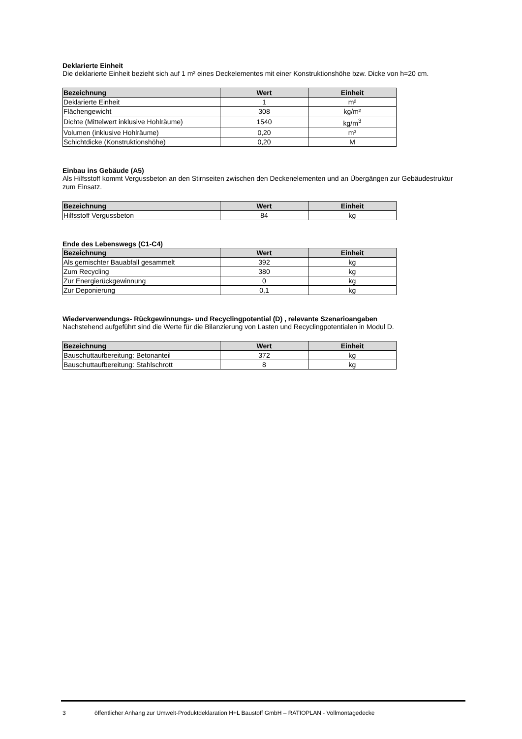Deklarierte Einheit
Die deklarierte Einheit bezieht sich auf 1 m² eines Deckelementes mit einer Konstruktionshöhe bzw. Dicke von h=20 cm.
| Bezeichnung | Wert | Einheit |
| --- | --- | --- |
| Deklarierte Einheit | 1 | m² |
| Flächengewicht | 308 | kg/m² |
| Dichte (Mittelwert inklusive Hohlräume) | 1540 | kg/m<sup>3</sup> |
| Volumen (inklusive Hohlräume) | 0,20 | m³ |
| Schichtdicke (Konstruktionshöhe) | 0,20 | M |
Einbau ins Gebäude (A5)
Als Hilfsstoff kommt Vergussbeton an den Stirnseiten zwischen den Deckenelementen und an Übergängen zur Gebäudestruktur zum Einsatz.
| Bezeichnung | Wert | Einheit |
| --- | --- | --- |
| Hilfsstoff Vergussbeton | 84 | kg |
Ende des Lebenswegs (C1-C4)
| Bezeichnung | Wert | Einheit |
| --- | --- | --- |
| Als gemischter Bauabfall gesammelt | 392 | kg |
| Zum Recycling | 380 | kg |
| Zur Energierückgewinnung | 0 | kg |
| Zur Deponierung | 0,1 | kg |
Wiederverwendungs- Rückgewinnungs- und Recyclingpotential (D) , relevante Szenarioangaben
Nachstehend aufgeführt sind die Werte für die Bilanzierung von Lasten und Recyclingpotentialen in Modul D.
| Bezeichnung | Wert | Einheit |
| --- | --- | --- |
| Bauschuttaufbereitung: Betonanteil | 372 | kg |
| Bauschuttaufbereitung: Stahlschrott | 8 | kg |
3 öffentlicher Anhang zur Umwelt-Produktdeklaration H+L Baustoff GmbH – RATIOPLAN - Vollmontagedecke